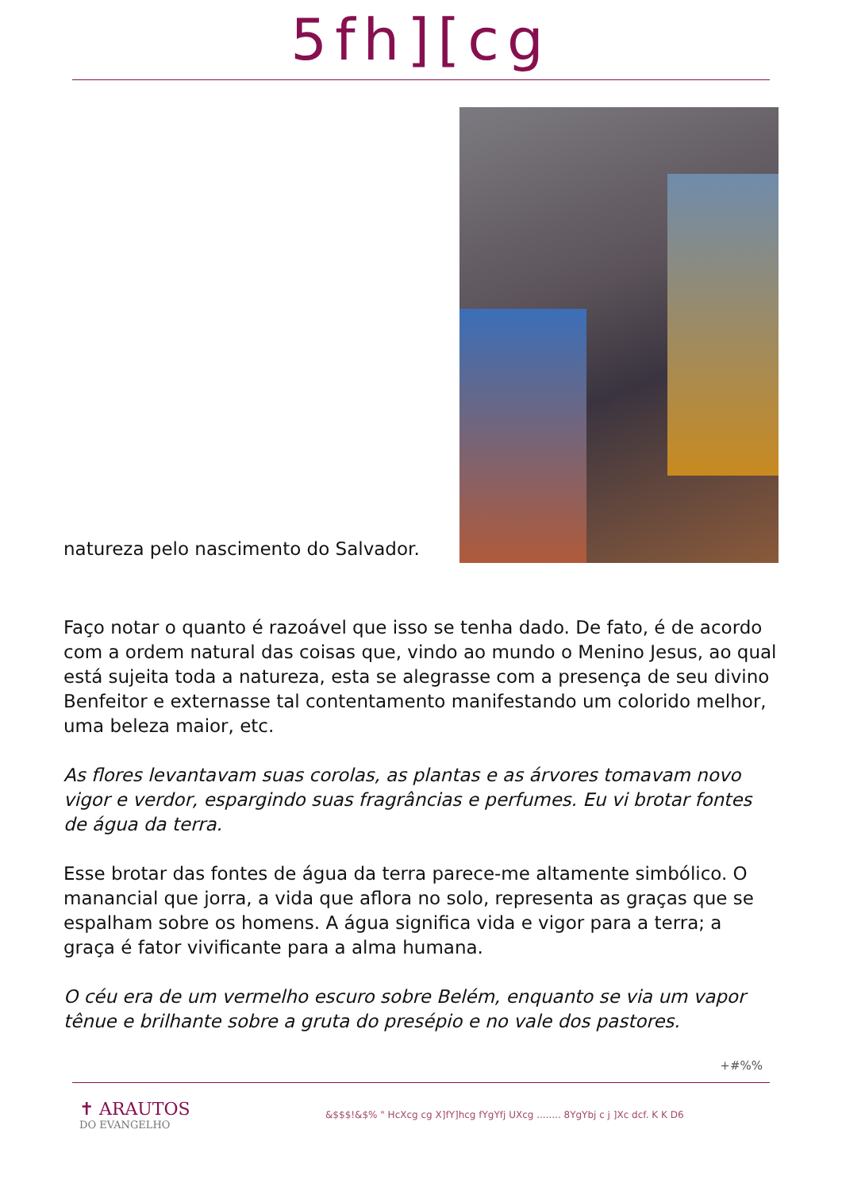5fh][cg
natureza pelo nascimento do Salvador.
Faço notar o quanto é razoável que isso se tenha dado. De fato, é de acordo com a ordem natural das coisas que, vindo ao mundo o Menino Jesus, ao qual está sujeita toda a natureza, esta se alegrasse com a presença de seu divino Benfeitor e externasse tal contentamento manifestando um colorido melhor, uma beleza maior, etc.
As flores levantavam suas corolas, as plantas e as árvores tomavam novo vigor e verdor, espargindo suas fragrâncias e perfumes. Eu vi brotar fontes de água da terra.
Esse brotar das fontes de água da terra parece-me altamente simbólico. O manancial que jorra, a vida que aflora no solo, representa as graças que se espalham sobre os homens. A água significa vida e vigor para a terra; a graça é fator vivificante para a alma humana.
O céu era de um vermelho escuro sobre Belém, enquanto se via um vapor tênue e brilhante sobre a gruta do presépio e no vale dos pastores.
+#%%
✝ ARAUTOS
DO EVANGELHO
&$$$!&$% " HcXcg cg X]fY]hcg fYgYfj UXcg ........ 8YgYbj c j ]Xc dcf. K K D6